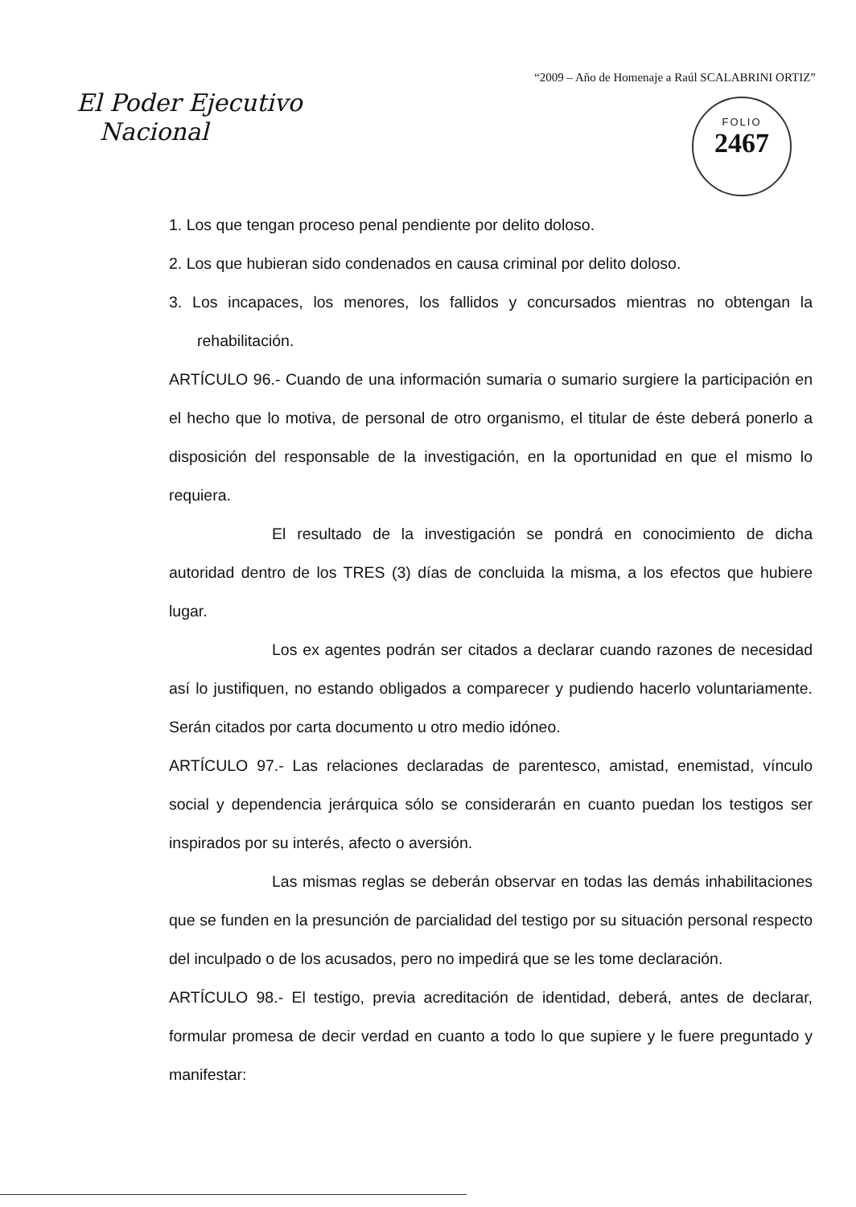“2009 – Año de Homenaje a Raúl SCALABRINI ORTIZ”
El Poder Ejecutivo
Nacional
FOLIO
2467
1. Los que tengan proceso penal pendiente por delito doloso.
2. Los que hubieran sido condenados en causa criminal por delito doloso.
3. Los incapaces, los menores, los fallidos y concursados mientras no obtengan la rehabilitación.
ARTÍCULO 96.- Cuando de una información sumaria o sumario surgiere la participación en el hecho que lo motiva, de personal de otro organismo, el titular de éste deberá ponerlo a disposición del responsable de la investigación, en la oportunidad en que el mismo lo requiera.
El resultado de la investigación se pondrá en conocimiento de dicha autoridad dentro de los TRES (3) días de concluida la misma, a los efectos que hubiere lugar.
Los ex agentes podrán ser citados a declarar cuando razones de necesidad así lo justifiquen, no estando obligados a comparecer y pudiendo hacerlo voluntariamente. Serán citados por carta documento u otro medio idóneo.
ARTÍCULO 97.- Las relaciones declaradas de parentesco, amistad, enemistad, vínculo social y dependencia jerárquica sólo se considerarán en cuanto puedan los testigos ser inspirados por su interés, afecto o aversión.
Las mismas reglas se deberán observar en todas las demás inhabilitaciones que se funden en la presunción de parcialidad del testigo por su situación personal respecto del inculpado o de los acusados, pero no impedirá que se les tome declaración.
ARTÍCULO 98.- El testigo, previa acreditación de identidad, deberá, antes de declarar, formular promesa de decir verdad en cuanto a todo lo que supiere y le fuere preguntado y manifestar: